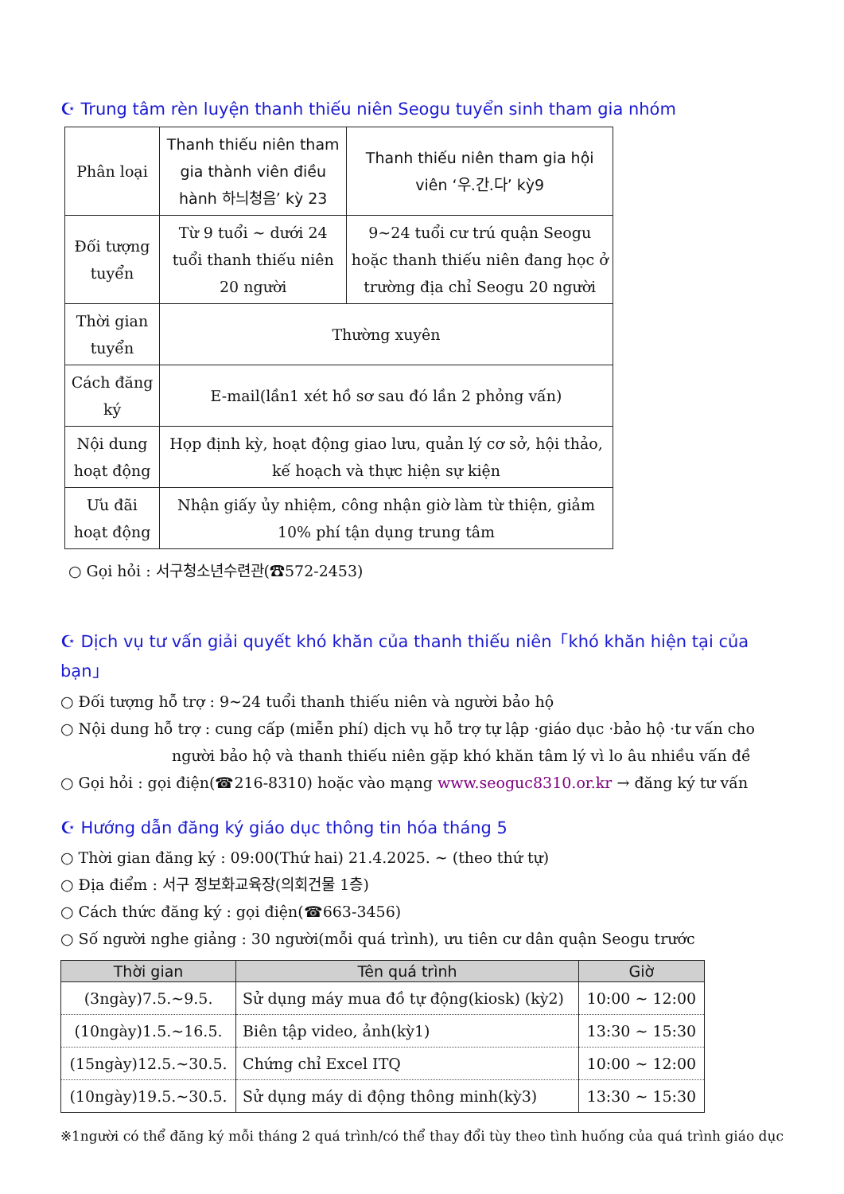☪ Trung tâm rèn luyện thanh thiếu niên Seogu tuyển sinh tham gia nhóm
| Phân loại | Thanh thiếu niên tham gia thành viên điều hành 하늬청음’ kỳ 23 | Thanh thiếu niên tham gia hội viên ‘우.간.다’ kỳ9 |
| Đối tượng tuyển | Từ 9 tuổi ~ dưới 24 tuổi thanh thiếu niên 20 người | 9~24 tuổi cư trú quận Seogu hoặc thanh thiếu niên đang học ở trường địa chỉ Seogu 20 người |
| Thời gian tuyển | Thường xuyên | |
| Cách đăng ký | E-mail(lần1 xét hồ sơ sau đó lần 2 phỏng vấn) | |
| Nội dung hoạt động | Họp định kỳ, hoạt động giao lưu, quản lý cơ sở, hội thảo, kế hoạch và thực hiện sự kiện | |
| Ưu đãi hoạt động | Nhận giấy ủy nhiệm, công nhận giờ làm từ thiện, giảm 10% phí tận dụng trung tâm | |
○ Gọi hỏi : 서구청소년수련관(☎572-2453)
☪ Dịch vụ tư vấn giải quyết khó khăn của thanh thiếu niên「khó khăn hiện tại của bạn」
○ Đối tượng hỗ trợ : 9~24 tuổi thanh thiếu niên và người bảo hộ
○ Nội dung hỗ trợ : cung cấp (miễn phí) dịch vụ hỗ trợ tự lập ·giáo dục ·bảo hộ ·tư vấn cho
người bảo hộ và thanh thiếu niên gặp khó khăn tâm lý vì lo âu nhiều vấn đề
○ Gọi hỏi : gọi điện(☎216-8310) hoặc vào mạng www.seoguc8310.or.kr → đăng ký tư vấn
☪ Hướng dẫn đăng ký giáo dục thông tin hóa tháng 5
○ Thời gian đăng ký : 09:00(Thứ hai) 21.4.2025. ~ (theo thứ tự)
○ Địa điểm : 서구 정보화교육장(의회건물 1층)
○ Cách thức đăng ký : gọi điện(☎663-3456)
○ Số người nghe giảng : 30 người(mỗi quá trình), ưu tiên cư dân quận Seogu trước
| Thời gian | Tên quá trình | Giờ |
| --- | --- | --- |
| (3ngày)7.5.~9.5. | Sử dụng máy mua đồ tự động(kiosk) (kỳ2) | 10:00 ~ 12:00 |
| (10ngày)1.5.~16.5. | Biên tập video, ảnh(kỳ1) | 13:30 ~ 15:30 |
| (15ngày)12.5.~30.5. | Chứng chỉ Excel ITQ | 10:00 ~ 12:00 |
| (10ngày)19.5.~30.5. | Sử dụng máy di động thông minh(kỳ3) | 13:30 ~ 15:30 |
※1người có thể đăng ký mỗi tháng 2 quá trình/có thể thay đổi tùy theo tình huống của quá trình giáo dục